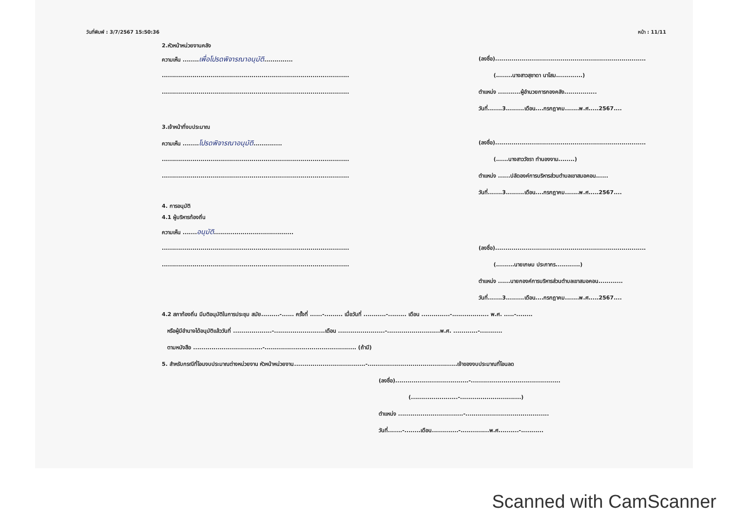วันที่พิมพ์ : 3/7/2567 15:50:36 หน้า : 11/11
2.หัวหน้าหน่วยงานคลัง
ความเห็น ........เพื่อโปรดพิจารณาอนุมัติ..............
............................................................................................
............................................................................................
3.เจ้าหน้าที่งบประมาณ
ความเห็น ........โปรดพิจารณาอนุมัติ..............
............................................................................................
............................................................................................
4. การอนุมัติ
4.1 ผู้บริหารท้องถิ่น
ความเห็น .......อนุมัติ.......................................
............................................................................................
............................................................................................
(ลงชื่อ)..........................................................................
(........นางสาวสุชาดา นาโสม.............)
ตำแหน่ง ...........ผู้อำนวยการกองคลัง................
วันที่.......3.........เดือน....กรกฎาคม.......พ.ศ.....2567....
(ลงชื่อ)..........................................................................
(......นางสาววัชรา ทำนองงาม........)
ตำแหน่ง ......ปลัดองค์การบริหารส่วนตำบลเขาสมอคอน......
วันที่.......3.........เดือน....กรกฎาคม.......พ.ศ.....2567....
(ลงชื่อ)..........................................................................
(.........นายเกษม ประภากร............)
ตำแหน่ง ......นายกองค์การบริหารส่วนตำบลเขาสมอคอน............
วันที่.......3.........เดือน....กรกฎาคม.......พ.ศ.....2567....
4.2 สภาท้องถิ่น มีมติอนุมัติในการประชุม สมัย.........-...... ครั้งที่ ......-......... เมื่อวันที่ ...........-......... เดือน ..............-.................. พ.ศ. .....-........
หรือผู้มีอำนาจได้อนุมัติแล้ววันที่ ...................-.........................เดือน .......................-..........................พ.ศ. ............-...........
ตามหนังสือ ..................................-............................................. (ถ้ามี)
5. สำหรับกรณีที่โอนงบประมาณต่างหน่วยงาน หัวหน้าหน่วยงาน...................................-............................................เจ้าของงบประมาณที่โอนลด
(ลงชื่อ)....................................-............................................
(.......................-..............................)
ตำแหน่ง ................................-.........................................
วันที่.......-........เดือน.............-..............พ.ศ..........-...........
Scanned with CamScanner